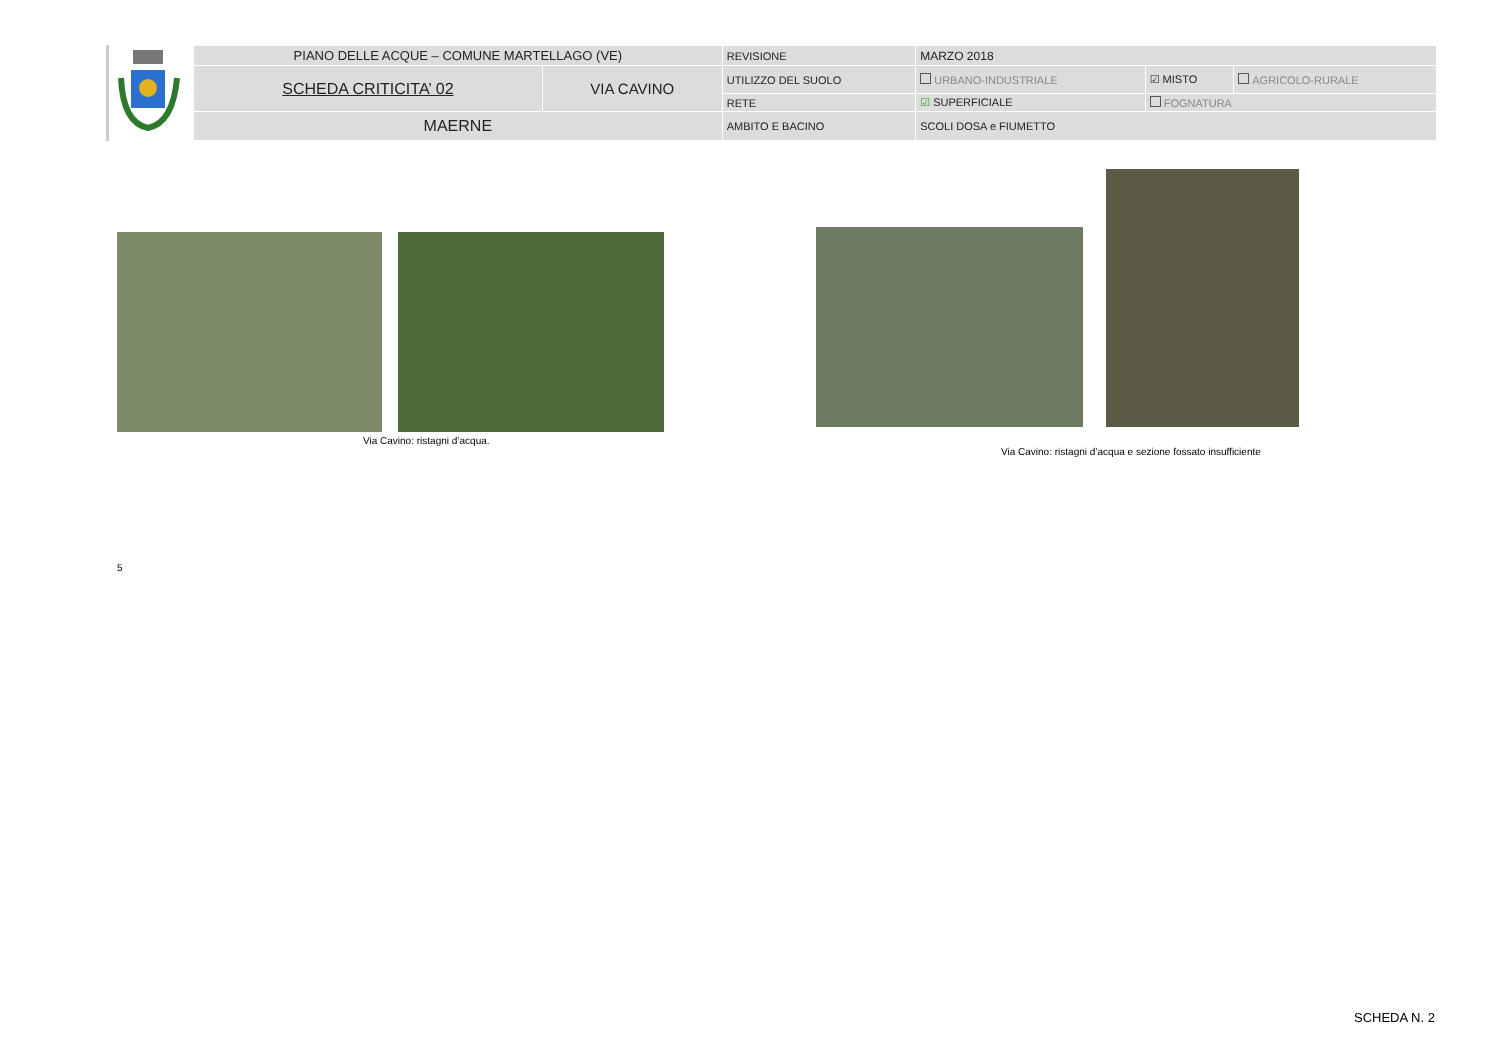| | PIANO DELLE ACQUE – COMUNE MARTELLAGO (VE) | | REVISIONE | MARZO 2018 | | |
| | SCHEDA CRITICITA’ 02 | VIA CAVINO | UTILIZZO DEL SUOLO | URBANO-INDUSTRIALE | ☑ MISTO | AGRICOLO-RURALE |
| | | | RETE | ☑ SUPERFICIALE | FOGNATURA | |
| | MAERNE | | AMBITO E BACINO | SCOLI DOSA e FIUMETTO | | |
Via Cavino: ristagni d’acqua.
Via Cavino: ristagni d’acqua e sezione fossato insufficiente
5
SCHEDA N. 2